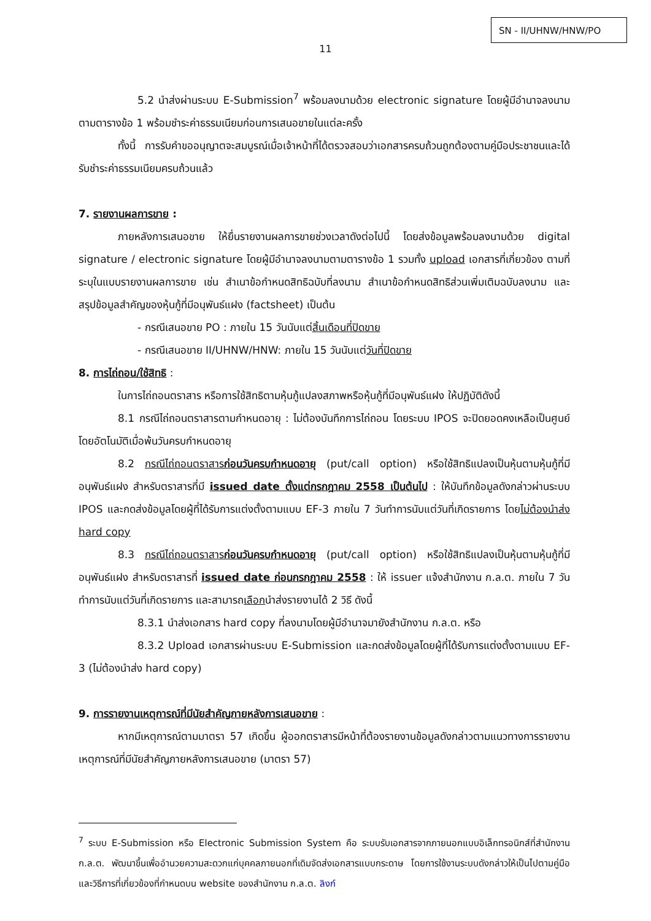SN - II/UHNW/HNW/PO
11
5.2 นำส่งผ่านระบบ E-Submission<sup>7</sup> พร้อมลงนามด้วย electronic signature โดยผู้มีอำนาจลงนามตามตารางข้อ 1 พร้อมชำระค่าธรรมเนียมก่อนการเสนอขายในแต่ละครั้ง
ทั้งนี้ การรับคำขออนุญาตจะสมบูรณ์เมื่อเจ้าหน้าที่ได้ตรวจสอบว่าเอกสารครบถ้วนถูกต้องตามคู่มือประชาชนและได้รับชำระค่าธรรมเนียมครบถ้วนแล้ว
7. รายงานผลการขาย :
ภายหลังการเสนอขาย ให้ยื่นรายงานผลการขายช่วงเวลาดังต่อไปนี้ โดยส่งข้อมูลพร้อมลงนามด้วย digital signature / electronic signature โดยผู้มีอำนาจลงนามตามตารางข้อ 1 รวมทั้ง upload เอกสารที่เกี่ยวข้อง ตามที่ระบุในแบบรายงานผลการขาย เช่น สำเนาข้อกำหนดสิทธิฉบับที่ลงนาม สำเนาข้อกำหนดสิทธิส่วนเพิ่มเติมฉบับลงนาม และ สรุปข้อมูลสำคัญของหุ้นกู้ที่มีอนุพันธ์แฝง (factsheet) เป็นต้น
- กรณีเสนอขาย PO : ภายใน 15 วันนับแต่สิ้นเดือนที่ปิดขาย
- กรณีเสนอขาย II/UHNW/HNW: ภายใน 15 วันนับแต่วันที่ปิดขาย
8. การไถ่ถอน/ใช้สิทธิ :
ในการไถ่ถอนตราสาร หรือการใช้สิทธิตามหุ้นกู้แปลงสภาพหรือหุ้นกู้ที่มีอนุพันธ์แฝง ให้ปฏิบัติดังนี้
8.1 กรณีไถ่ถอนตราสารตามกำหนดอายุ : ไม่ต้องบันทึกการไถ่ถอน โดยระบบ IPOS จะปิดยอดคงเหลือเป็นศูนย์โดยอัตโนมัติเมื่อพ้นวันครบกำหนดอายุ
8.2 กรณีไถ่ถอนตราสารก่อนวันครบกำหนดอายุ (put/call option) หรือใช้สิทธิแปลงเป็นหุ้นตามหุ้นกู้ที่มีอนุพันธ์แฝง สำหรับตราสารที่มี issued date ตั้งแต่กรกฎาคม 2558 เป็นต้นไป : ให้บันทึกข้อมูลดังกล่าวผ่านระบบ IPOS และกดส่งข้อมูลโดยผู้ที่ได้รับการแต่งตั้งตามแบบ EF-3 ภายใน 7 วันทำการนับแต่วันที่เกิดรายการ โดยไม่ต้องนำส่ง hard copy
8.3 กรณีไถ่ถอนตราสารก่อนวันครบกำหนดอายุ (put/call option) หรือใช้สิทธิแปลงเป็นหุ้นตามหุ้นกู้ที่มีอนุพันธ์แฝง สำหรับตราสารที่ issued date ก่อนกรกฎาคม 2558 : ให้ issuer แจ้งสำนักงาน ก.ล.ต. ภายใน 7 วันทำการนับแต่วันที่เกิดรายการ และสามารถเลือกนำส่งรายงานได้ 2 วิธี ดังนี้
8.3.1 นำส่งเอกสาร hard copy ที่ลงนามโดยผู้มีอำนาจมายังสำนักงาน ก.ล.ต. หรือ
8.3.2 Upload เอกสารผ่านระบบ E-Submission และกดส่งข้อมูลโดยผู้ที่ได้รับการแต่งตั้งตามแบบ EF-3 (ไม่ต้องนำส่ง hard copy)
9. การรายงานเหตุการณ์ที่มีนัยสำคัญภายหลังการเสนอขาย :
หากมีเหตุการณ์ตามมาตรา 57 เกิดขึ้น ผู้ออกตราสารมีหน้าที่ต้องรายงานข้อมูลดังกล่าวตามแนวทางการรายงานเหตุการณ์ที่มีนัยสำคัญภายหลังการเสนอขาย (มาตรา 57)
<sup>7</sup> ระบบ E-Submission หรือ Electronic Submission System คือ ระบบรับเอกสารจากภายนอกแบบอิเล็กทรอนิกส์ที่สำนักงาน ก.ล.ต. พัฒนาขึ้นเพื่ออำนวยความสะดวกแก่บุคคลภายนอกที่เดิมจัดส่งเอกสารแบบกระดาษ โดยการใช้งานระบบดังกล่าวให้เป็นไปตามคู่มือและวิธีการที่เกี่ยวข้องที่กำหนดบน website ของสำนักงาน ก.ล.ต. ลิงก์